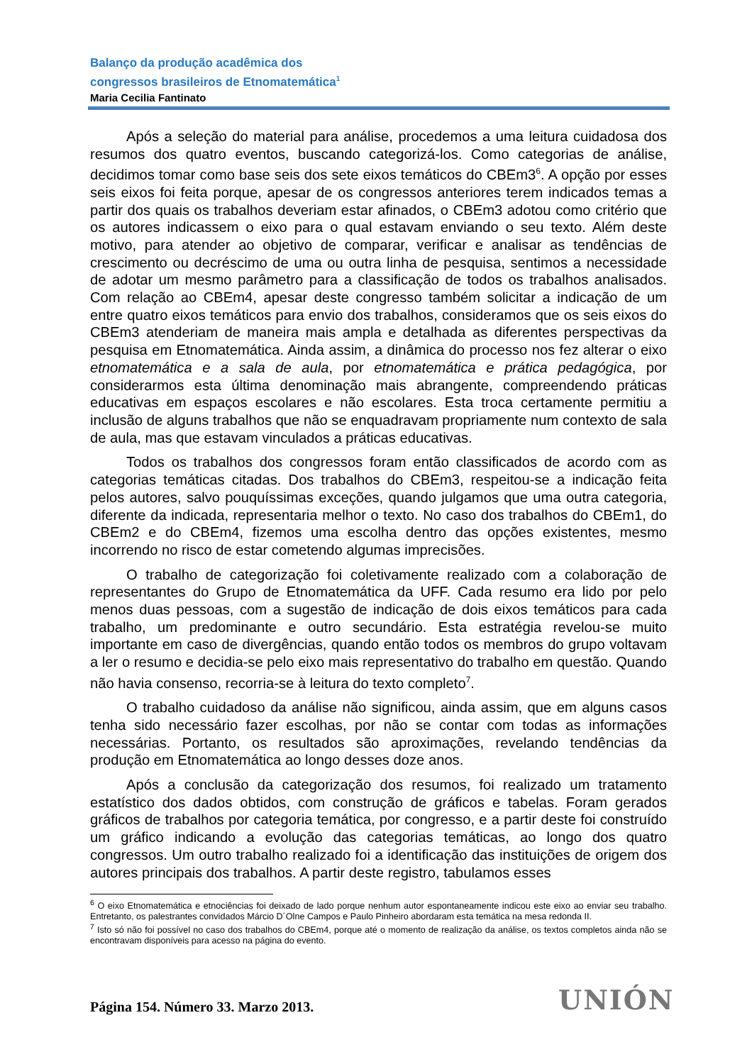Balanço da produção acadêmica dos
congressos brasileiros de Etnomatemática<sup>1</sup>
Maria Cecilia Fantinato
Após a seleção do material para análise, procedemos a uma leitura cuidadosa dos resumos dos quatro eventos, buscando categorizá-los. Como categorias de análise, decidimos tomar como base seis dos sete eixos temáticos do CBEm3<sup>6</sup>. A opção por esses seis eixos foi feita porque, apesar de os congressos anteriores terem indicados temas a partir dos quais os trabalhos deveriam estar afinados, o CBEm3 adotou como critério que os autores indicassem o eixo para o qual estavam enviando o seu texto. Além deste motivo, para atender ao objetivo de comparar, verificar e analisar as tendências de crescimento ou decréscimo de uma ou outra linha de pesquisa, sentimos a necessidade de adotar um mesmo parâmetro para a classificação de todos os trabalhos analisados. Com relação ao CBEm4, apesar deste congresso também solicitar a indicação de um entre quatro eixos temáticos para envio dos trabalhos, consideramos que os seis eixos do CBEm3 atenderiam de maneira mais ampla e detalhada as diferentes perspectivas da pesquisa em Etnomatemática. Ainda assim, a dinâmica do processo nos fez alterar o eixo etnomatemática e a sala de aula, por etnomatemática e prática pedagógica, por considerarmos esta última denominação mais abrangente, compreendendo práticas educativas em espaços escolares e não escolares. Esta troca certamente permitiu a inclusão de alguns trabalhos que não se enquadravam propriamente num contexto de sala de aula, mas que estavam vinculados a práticas educativas.
Todos os trabalhos dos congressos foram então classificados de acordo com as categorias temáticas citadas. Dos trabalhos do CBEm3, respeitou-se a indicação feita pelos autores, salvo pouquíssimas exceções, quando julgamos que uma outra categoria, diferente da indicada, representaria melhor o texto. No caso dos trabalhos do CBEm1, do CBEm2 e do CBEm4, fizemos uma escolha dentro das opções existentes, mesmo incorrendo no risco de estar cometendo algumas imprecisões.
O trabalho de categorização foi coletivamente realizado com a colaboração de representantes do Grupo de Etnomatemática da UFF. Cada resumo era lido por pelo menos duas pessoas, com a sugestão de indicação de dois eixos temáticos para cada trabalho, um predominante e outro secundário. Esta estratégia revelou-se muito importante em caso de divergências, quando então todos os membros do grupo voltavam a ler o resumo e decidia-se pelo eixo mais representativo do trabalho em questão. Quando não havia consenso, recorria-se à leitura do texto completo<sup>7</sup>.
O trabalho cuidadoso da análise não significou, ainda assim, que em alguns casos tenha sido necessário fazer escolhas, por não se contar com todas as informações necessárias. Portanto, os resultados são aproximações, revelando tendências da produção em Etnomatemática ao longo desses doze anos.
Após a conclusão da categorização dos resumos, foi realizado um tratamento estatístico dos dados obtidos, com construção de gráficos e tabelas. Foram gerados gráficos de trabalhos por categoria temática, por congresso, e a partir deste foi construído um gráfico indicando a evolução das categorias temáticas, ao longo dos quatro congressos. Um outro trabalho realizado foi a identificação das instituições de origem dos autores principais dos trabalhos. A partir deste registro, tabulamos esses
<sup>6</sup> O eixo Etnomatemática e etnociências foi deixado de lado porque nenhum autor espontaneamente indicou este eixo ao enviar seu trabalho. Entretanto, os palestrantes convidados Márcio D´Olne Campos e Paulo Pinheiro abordaram esta temática na mesa redonda II.
<sup>7</sup> Isto só não foi possível no caso dos trabalhos do CBEm4, porque até o momento de realização da análise, os textos completos ainda não se encontravam disponíveis para acesso na página do evento.
Página 154. Número 33. Marzo 2013.
UNIÓN